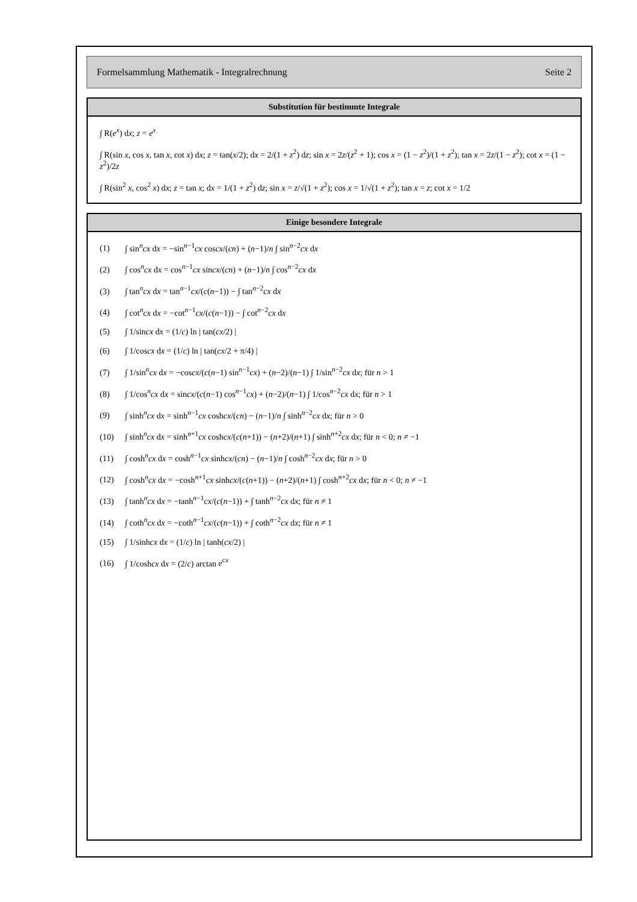Formelsammlung Mathematik - Integralrechnung Seite 2
Substitution für bestimmte Integrale
∫ R(e<sup>x</sup>) dx; z = e<sup>x</sup>
∫ R(sin x, cos x, tan x, cot x) dx; z = tan(x/2); dx = 2/(1 + z<sup>2</sup>) dz; sin x = 2z/(z<sup>2</sup> + 1); cos x = (1 − z<sup>2</sup>)/(1 + z<sup>2</sup>); tan x = 2z/(1 − z<sup>2</sup>); cot x = (1 − z<sup>2</sup>)/2z
∫ R(sin<sup>2</sup> x, cos<sup>2</sup> x) dx; z = tan x; dx = 1/(1 + z<sup>2</sup>) dz; sin x = z/√(1 + z<sup>2</sup>); cos x = 1/√(1 + z<sup>2</sup>); tan x = z; cot x = 1/2
Einige besondere Integrale
(1) ∫ sin<sup>n</sup>cx dx = −sin<sup>n−1</sup>cx coscx/(cn) + (n−1)/n ∫ sin<sup>n−2</sup>cx dx
(2) ∫ cos<sup>n</sup>cx dx = cos<sup>n−1</sup>cx sincx/(cn) + (n−1)/n ∫ cos<sup>n−2</sup>cx dx
(3) ∫ tan<sup>n</sup>cx dx = tan<sup>n−1</sup>cx/(c(n−1)) − ∫ tan<sup>n−2</sup>cx dx
(4) ∫ cot<sup>n</sup>cx dx = −cot<sup>n−1</sup>cx/(c(n−1)) − ∫ cot<sup>n−2</sup>cx dx
(5) ∫ 1/sincx dx = (1/c) ln | tan(cx/2) |
(6) ∫ 1/coscx dx = (1/c) ln | tan(cx/2 + π/4) |
(7) ∫ 1/sin<sup>n</sup>cx dx = −coscx/(c(n−1) sin<sup>n−1</sup>cx) + (n−2)/(n−1) ∫ 1/sin<sup>n−2</sup>cx dx; für n > 1
(8) ∫ 1/cos<sup>n</sup>cx dx = sincx/(c(n−1) cos<sup>n−1</sup>cx) + (n−2)/(n−1) ∫ 1/cos<sup>n−2</sup>cx dx; für n > 1
(9) ∫ sinh<sup>n</sup>cx dx = sinh<sup>n−1</sup>cx coshcx/(cn) − (n−1)/n ∫ sinh<sup>n−2</sup>cx dx; für n > 0
(10) ∫ sinh<sup>n</sup>cx dx = sinh<sup>n+1</sup>cx coshcx/(c(n+1)) − (n+2)/(n+1) ∫ sinh<sup>n+2</sup>cx dx; für n < 0; n ≠ −1
(11) ∫ cosh<sup>n</sup>cx dx = cosh<sup>n−1</sup>cx sinhcx/(cn) − (n−1)/n ∫ cosh<sup>n−2</sup>cx dx; für n > 0
(12) ∫ cosh<sup>n</sup>cx dx = −cosh<sup>n+1</sup>cx sinhcx/(c(n+1)) − (n+2)/(n+1) ∫ cosh<sup>n+2</sup>cx dx; für n < 0; n ≠ −1
(13) ∫ tanh<sup>n</sup>cx dx = −tanh<sup>n−1</sup>cx/(c(n−1)) + ∫ tanh<sup>n−2</sup>cx dx; für n ≠ 1
(14) ∫ coth<sup>n</sup>cx dx = −coth<sup>n−1</sup>cx/(c(n−1)) + ∫ coth<sup>n−2</sup>cx dx; für n ≠ 1
(15) ∫ 1/sinhcx dx = (1/c) ln | tanh(cx/2) |
(16) ∫ 1/coshcx dx = (2/c) arctan e<sup>cx</sup>